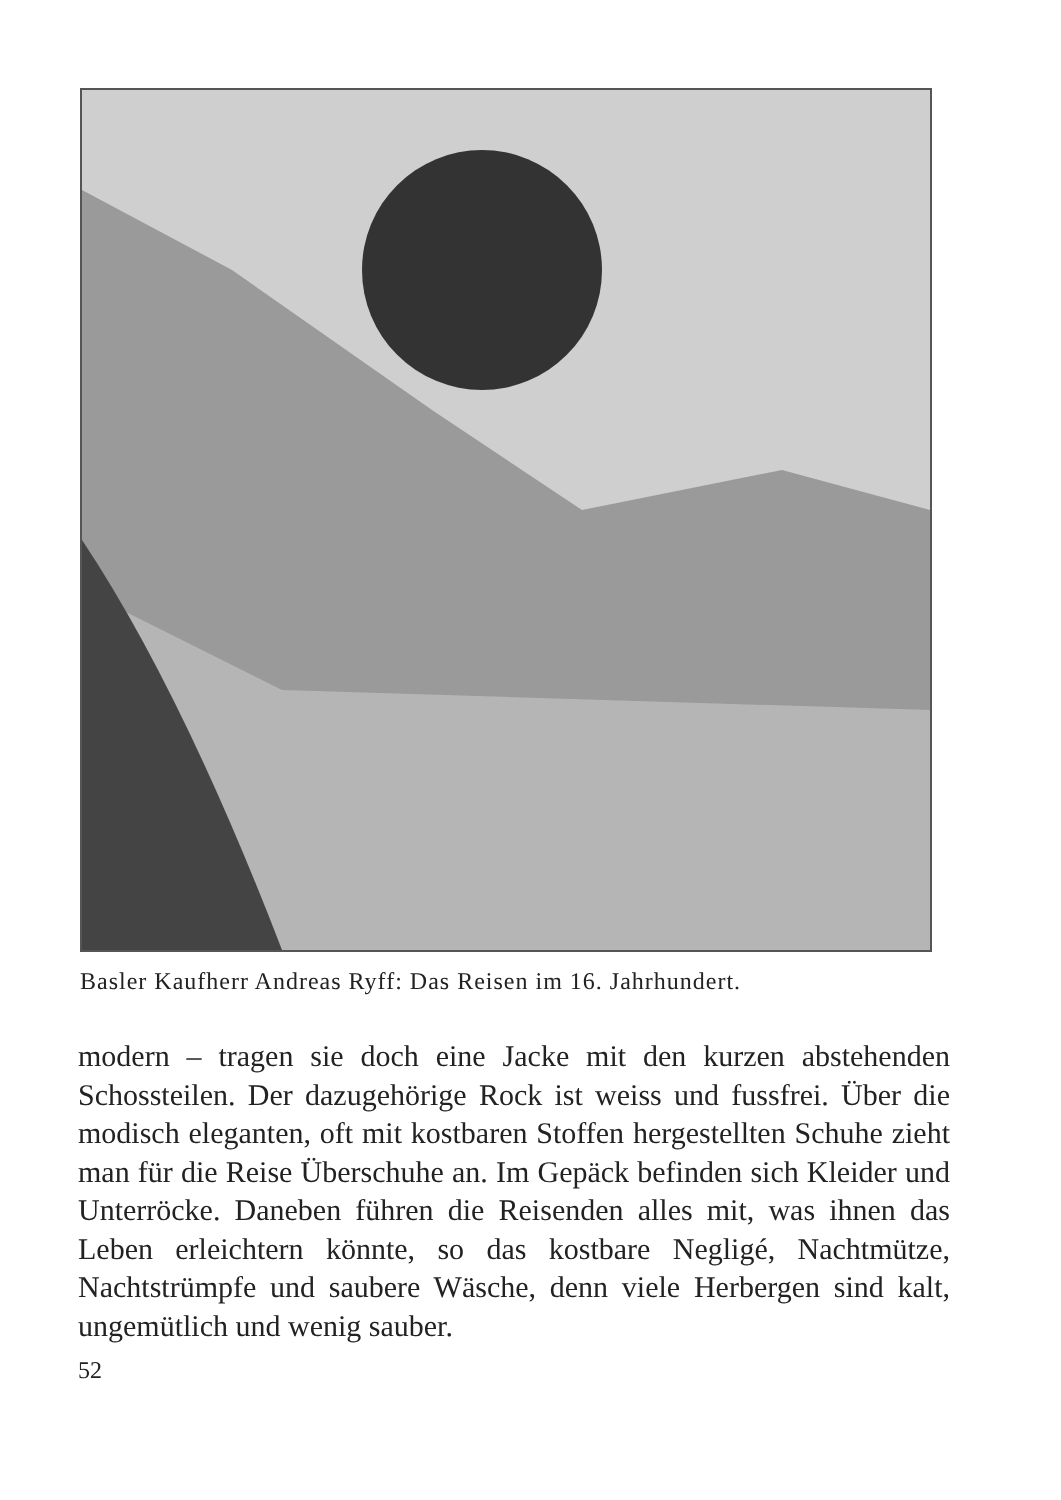Basler Kaufherr Andreas Ryff: Das Reisen im 16. Jahrhundert.
modern – tragen sie doch eine Jacke mit den kurzen abstehenden Schossteilen. Der dazugehörige Rock ist weiss und fussfrei. Über die modisch eleganten, oft mit kostbaren Stoffen hergestellten Schuhe zieht man für die Reise Überschuhe an. Im Gepäck befinden sich Kleider und Unterröcke. Daneben führen die Reisenden alles mit, was ihnen das Leben erleichtern könnte, so das kostbare Negligé, Nachtmütze, Nachtstrümpfe und saubere Wäsche, denn viele Herbergen sind kalt, ungemütlich und wenig sauber.
52